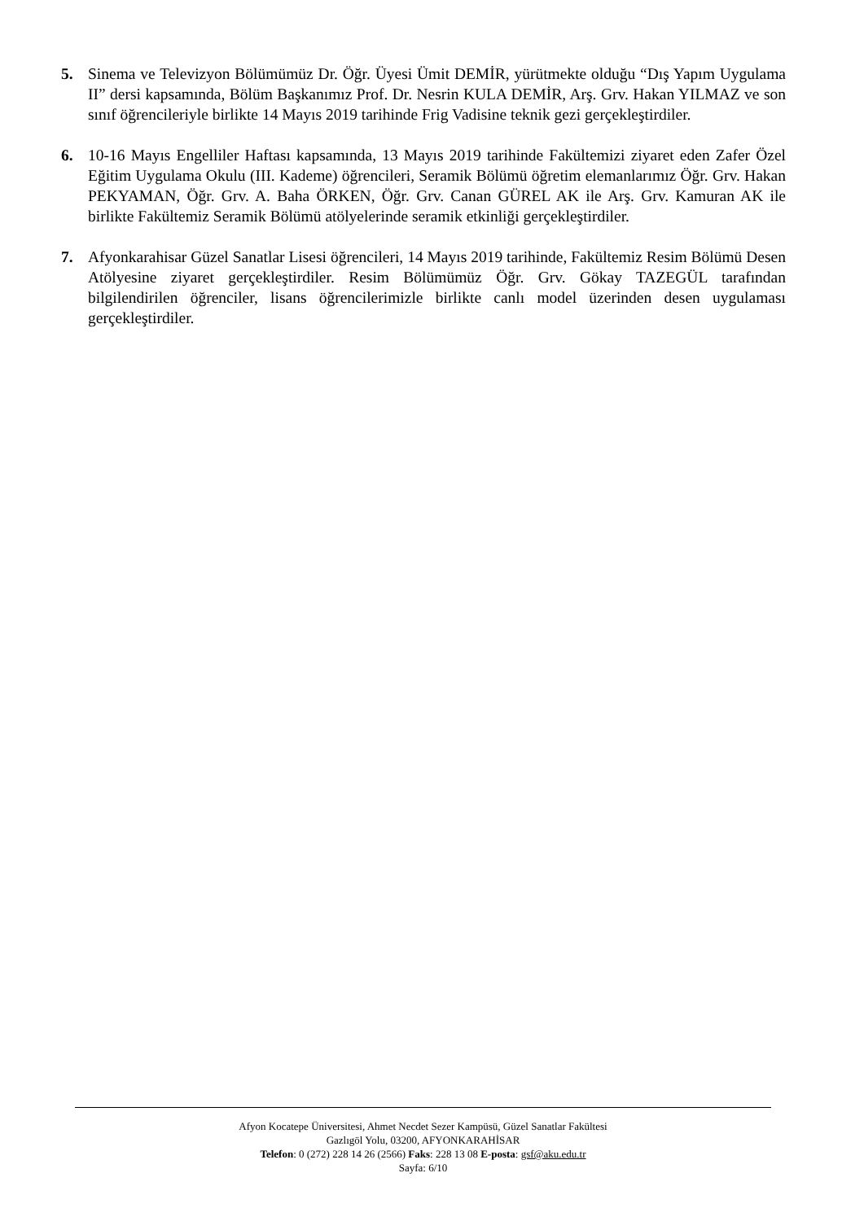5. Sinema ve Televizyon Bölümümüz Dr. Öğr. Üyesi Ümit DEMİR, yürütmekte olduğu “Dış Yapım Uygulama II” dersi kapsamında, Bölüm Başkanımız Prof. Dr. Nesrin KULA DEMİR, Arş. Grv. Hakan YILMAZ ve son sınıf öğrencileriyle birlikte 14 Mayıs 2019 tarihinde Frig Vadisine teknik gezi gerçekleştirdiler.
6. 10-16 Mayıs Engelliler Haftası kapsamında, 13 Mayıs 2019 tarihinde Fakültemizi ziyaret eden Zafer Özel Eğitim Uygulama Okulu (III. Kademe) öğrencileri, Seramik Bölümü öğretim elemanlarımız Öğr. Grv. Hakan PEKYAMAN, Öğr. Grv. A. Baha ÖRKEN, Öğr. Grv. Canan GÜREL AK ile Arş. Grv. Kamuran AK ile birlikte Fakültemiz Seramik Bölümü atölyelerinde seramik etkinliği gerçekleştirdiler.
7. Afyonkarahisar Güzel Sanatlar Lisesi öğrencileri, 14 Mayıs 2019 tarihinde, Fakültemiz Resim Bölümü Desen Atölyesine ziyaret gerçekleştirdiler. Resim Bölümümüz Öğr. Grv. Gökay TAZEGÜL tarafından bilgilendirilen öğrenciler, lisans öğrencilerimizle birlikte canlı model üzerinden desen uygulaması gerçekleştirdiler.
Afyon Kocatepe Üniversitesi, Ahmet Necdet Sezer Kampüsü, Güzel Sanatlar Fakültesi
Gazlıgöl Yolu, 03200, AFYONKARAHİSAR
Telefon: 0 (272) 228 14 26 (2566) Faks: 228 13 08 E-posta: gsf@aku.edu.tr
Sayfa: 6/10